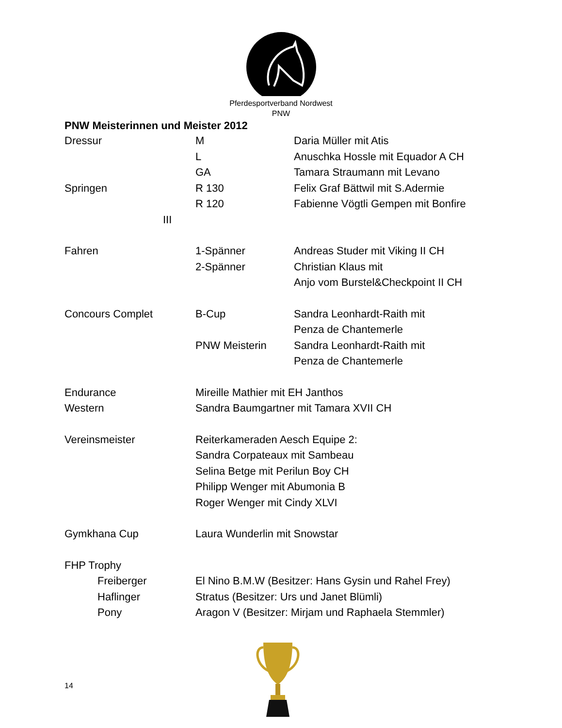Pferdesportverband Nordwest
PNW
PNW Meisterinnen und Meister 2012
Dressur M Daria Müller mit Atis
L Anuschka Hossle mit Equador A CH
GA Tamara Straumann mit Levano
Springen R 130 Felix Graf Bättwil mit S.Adermie
R 120 Fabienne Vögtli Gempen mit Bonfire
III
Fahren 1-Spänner Andreas Studer mit Viking II CH
2-Spänner Christian Klaus mit
Anjo vom Burstel&Checkpoint II CH
Concours Complet B-Cup Sandra Leonhardt-Raith mit
Penza de Chantemerle
PNW Meisterin Sandra Leonhardt-Raith mit
Penza de Chantemerle
Endurance Mireille Mathier mit EH Janthos
Western Sandra Baumgartner mit Tamara XVII CH
Vereinsmeister Reiterkameraden Aesch Equipe 2:
Sandra Corpateaux mit Sambeau
Selina Betge mit Perilun Boy CH
Philipp Wenger mit Abumonia B
Roger Wenger mit Cindy XLVI
Gymkhana Cup Laura Wunderlin mit Snowstar
FHP Trophy
Freiberger El Nino B.M.W (Besitzer: Hans Gysin und Rahel Frey)
Haflinger Stratus (Besitzer: Urs und Janet Blümli)
Pony Aragon V (Besitzer: Mirjam und Raphaela Stemmler)
14